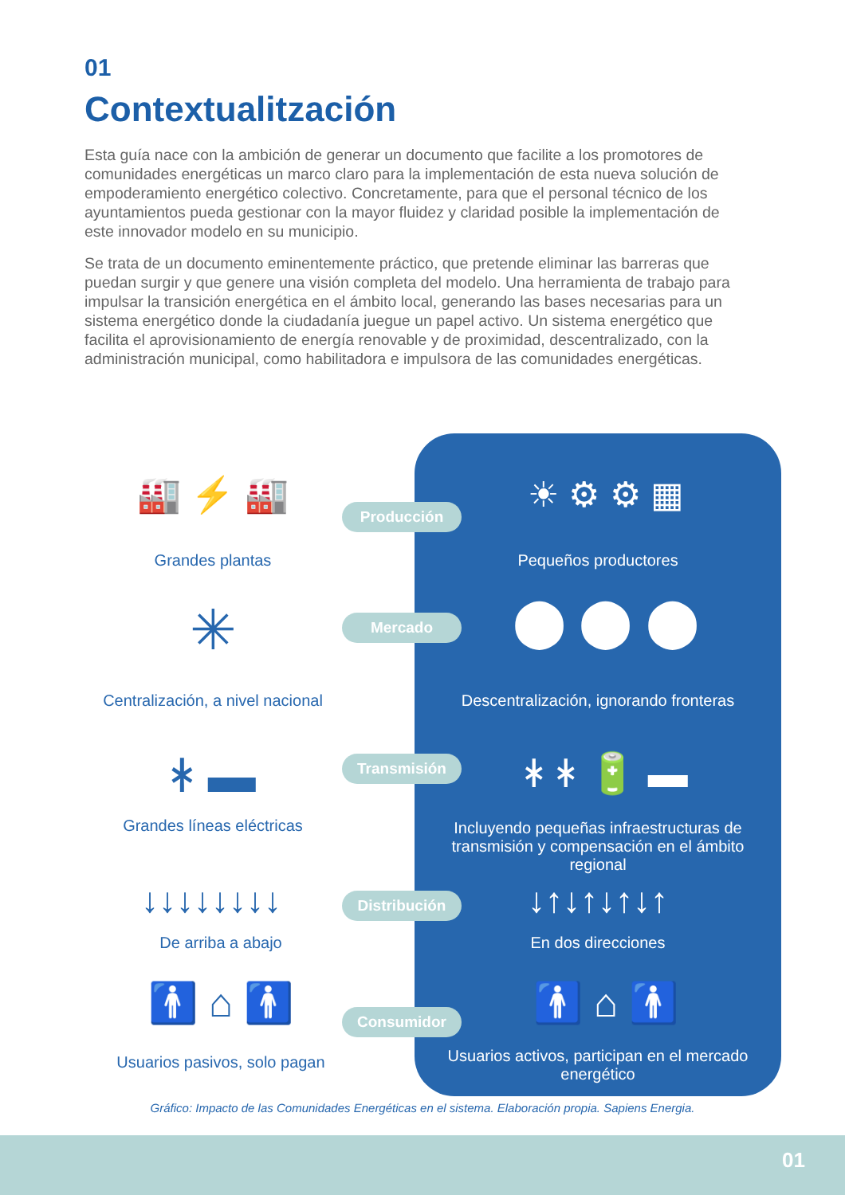01
Contextualitzación
Esta guía nace con la ambición de generar un documento que facilite a los promotores de comunidades energéticas un marco claro para la implementación de esta nueva solución de empoderamiento energético colectivo. Concretamente, para que el personal técnico de los ayuntamientos pueda gestionar con la mayor fluidez y claridad posible la implementación de este innovador modelo en su municipio.
Se trata de un documento eminentemente práctico, que pretende eliminar las barreras que puedan surgir y que genere una visión completa del modelo. Una herramienta de trabajo para impulsar la transición energética en el ámbito local, generando las bases necesarias para un sistema energético donde la ciudadanía juegue un papel activo. Un sistema energético que facilita el aprovisionamiento de energía renovable y de proximidad, descentralizado, con la administración municipal, como habilitadora e impulsora de las comunidades energéticas.
🏭 ⚡ 🏭
Grandes plantas
Producción ☀ ⚙ ⚙ ▦
Pequeños productores
✳
Centralización, a nivel nacional
Mercado ⬤ ⬤ ⬤
Descentralización, ignorando fronteras
ᚼ ▬
Grandes líneas eléctricas
Transmisión ᚼ ᚼ 🔋 ▬
Incluyendo pequeñas infraestructuras de transmisión y compensación en el ámbito regional
↓↓↓↓↓↓↓↓
De arriba a abajo
Distribución ↓↑↓↑↓↑↓↑
En dos direcciones
🚹 ⌂ 🚹
Usuarios pasivos, solo pagan
Consumidor 🚹 ⌂ 🚹
Usuarios activos, participan en el mercado energético
Gráfico: Impacto de las Comunidades Energéticas en el sistema. Elaboración propia. Sapiens Energia.
01